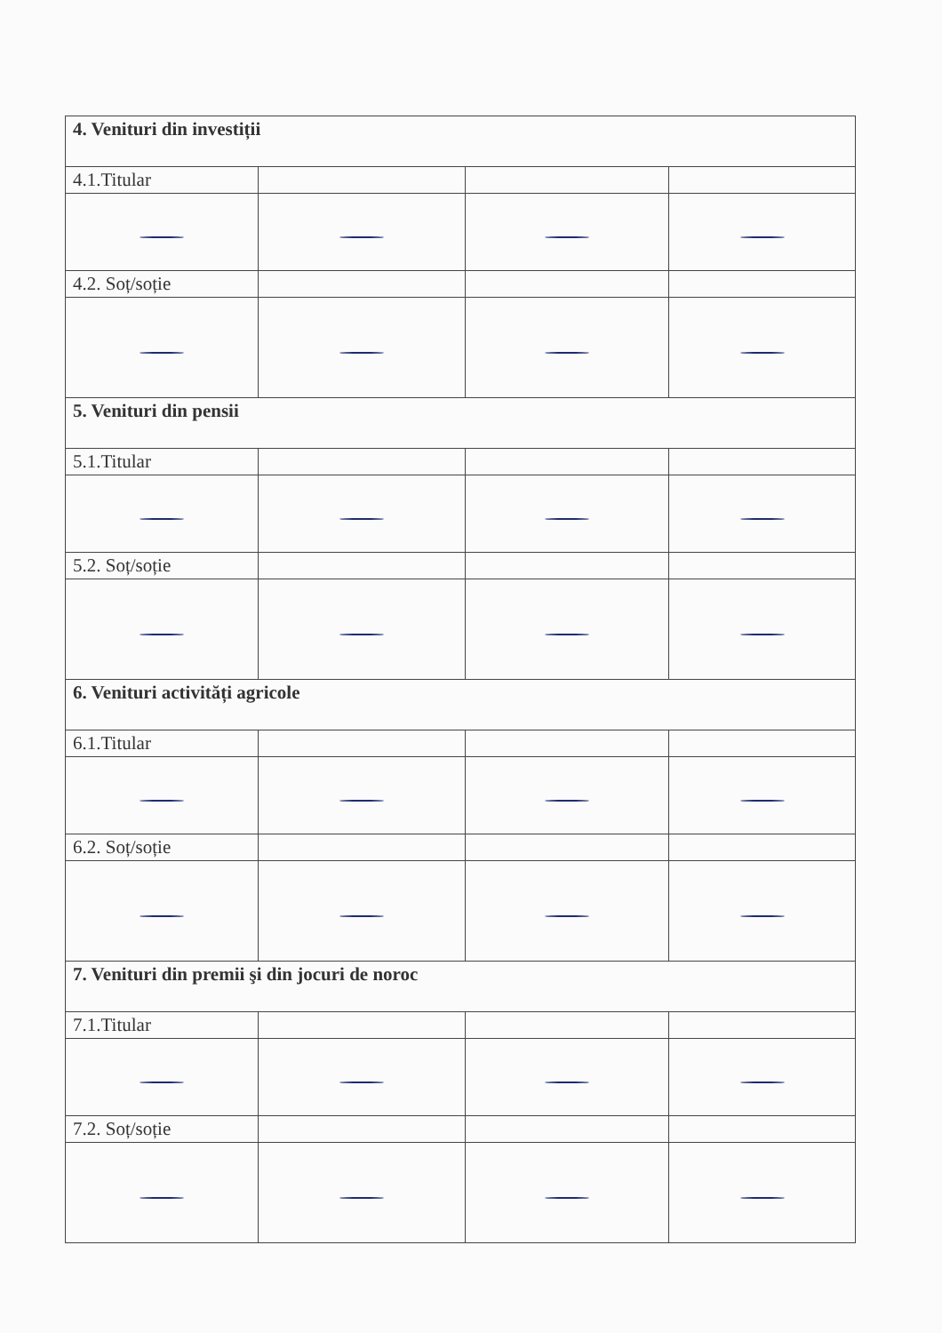| 4. Venituri din investiții | | | |
| 4.1.Titular | | | |
| 4.2. Soț/soție | | | |
| 5. Venituri din pensii | | | |
| 5.1.Titular | | | |
| 5.2. Soț/soție | | | |
| 6. Venituri activități agricole | | | |
| 6.1.Titular | | | |
| 6.2. Soț/soție | | | |
| 7. Venituri din premii şi din jocuri de noroc | | | |
| 7.1.Titular | | | |
| 7.2. Soț/soție | | | |